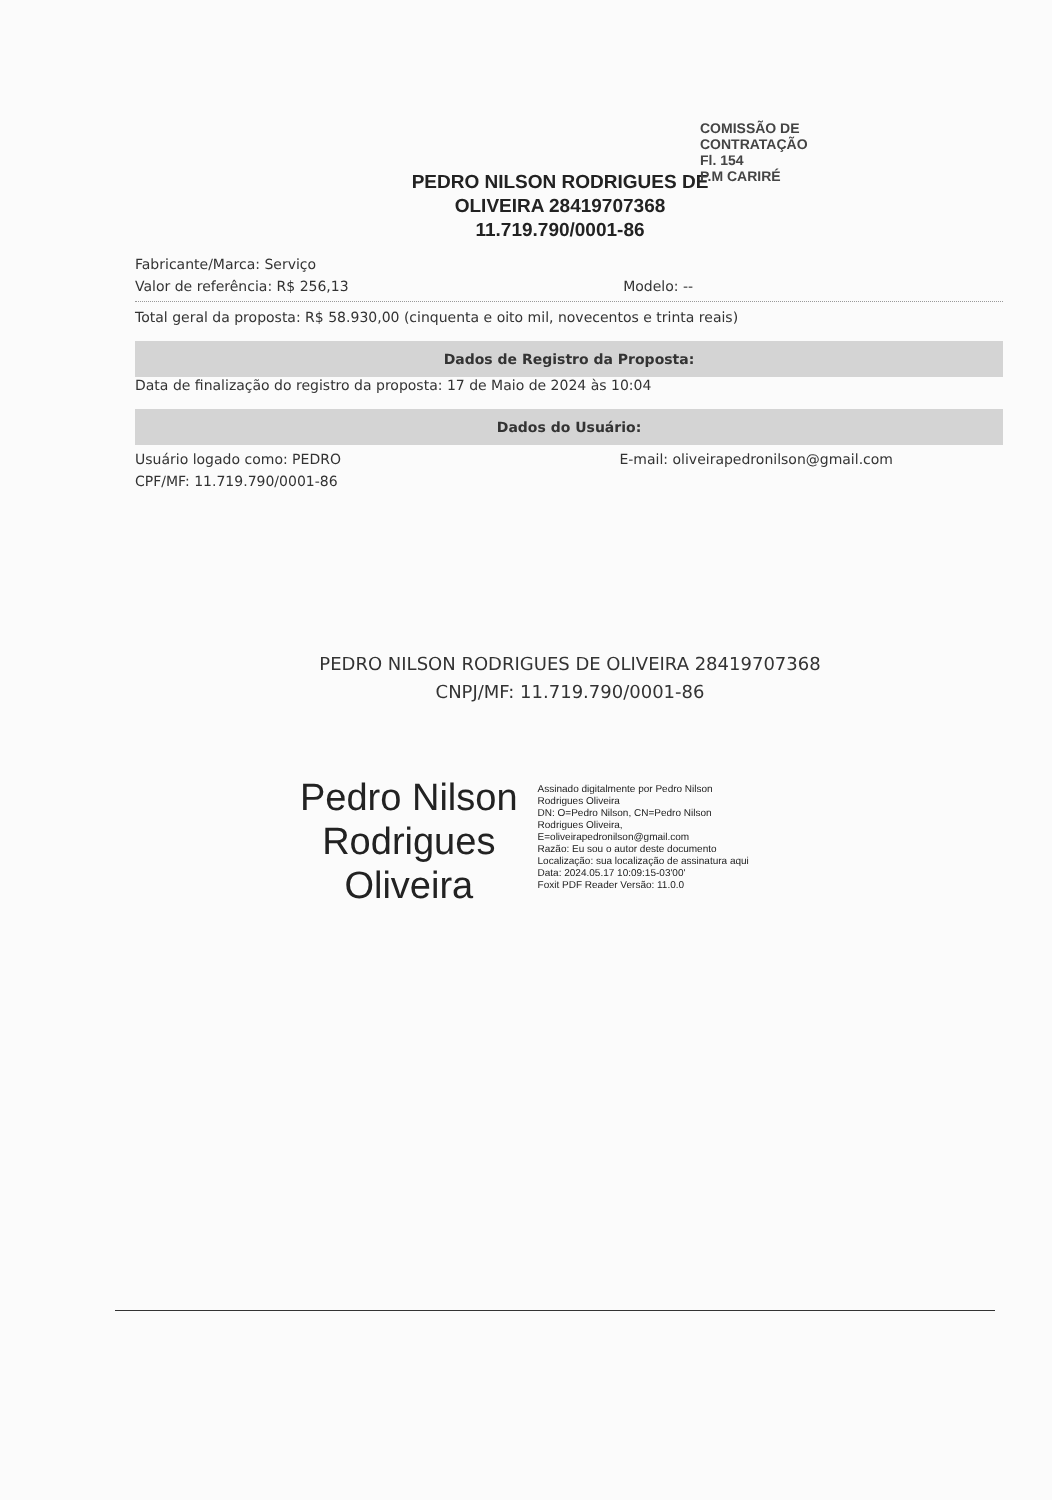PEDRO NILSON RODRIGUES DE
OLIVEIRA 28419707368
11.719.790/0001-86
COMISSÃO DE CONTRATAÇÃO
Fl. 154
P.M CARIRÉ
Fabricante/Marca: Serviço
Valor de referência: R$ 256,13 Modelo: --
Total geral da proposta: R$ 58.930,00 (cinquenta e oito mil, novecentos e trinta reais)
Dados de Registro da Proposta:
Data de finalização do registro da proposta: 17 de Maio de 2024 às 10:04
Dados do Usuário:
Usuário logado como: PEDRO E-mail: oliveirapedronilson@gmail.com
CPF/MF: 11.719.790/0001-86
PEDRO NILSON RODRIGUES DE OLIVEIRA 28419707368
CNPJ/MF: 11.719.790/0001-86
Pedro Nilson
Rodrigues
Oliveira
Assinado digitalmente por Pedro Nilson
Rodrigues Oliveira
DN: O=Pedro Nilson, CN=Pedro Nilson
Rodrigues Oliveira,
E=oliveirapedronilson@gmail.com
Razão: Eu sou o autor deste documento
Localização: sua localização de assinatura aqui
Data: 2024.05.17 10:09:15-03'00'
Foxit PDF Reader Versão: 11.0.0